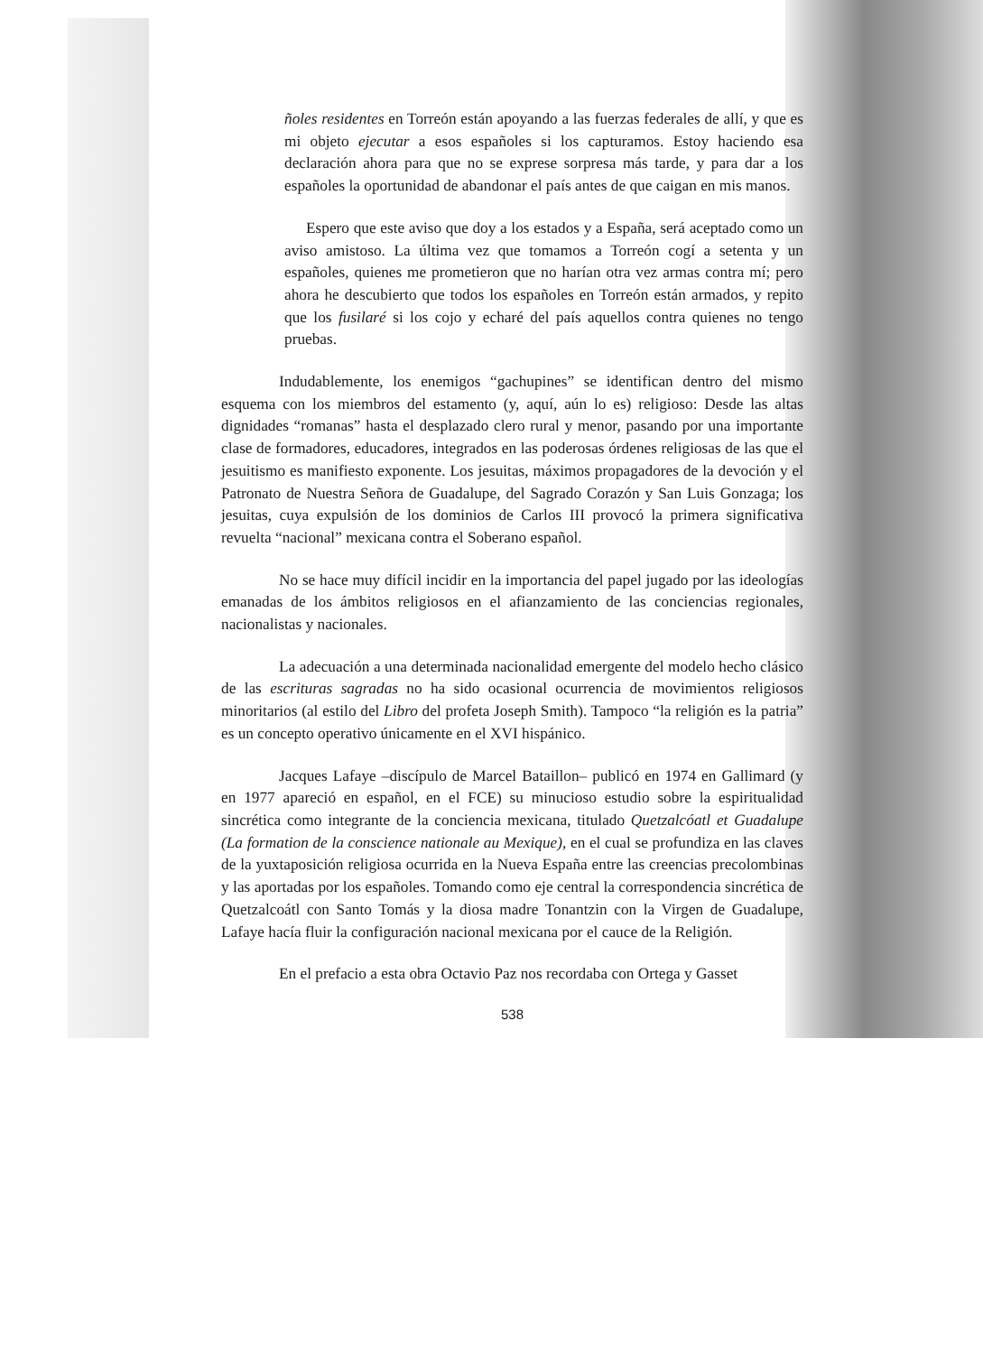ñoles residentes en Torreón están apoyando a las fuerzas federales de allí, y que es mi objeto ejecutar a esos españoles si los capturamos. Estoy haciendo esa declaración ahora para que no se exprese sorpresa más tarde, y para dar a los españoles la oportunidad de abandonar el país antes de que caigan en mis manos.
Espero que este aviso que doy a los estados y a España, será aceptado como un aviso amistoso. La última vez que tomamos a Torreón cogí a setenta y un españoles, quienes me prometieron que no harían otra vez armas contra mí; pero ahora he descubierto que todos los españoles en Torreón están armados, y repito que los fusilaré si los cojo y echaré del país aquellos contra quienes no tengo pruebas.
Indudablemente, los enemigos “gachupines” se identifican dentro del mismo esquema con los miembros del estamento (y, aquí, aún lo es) religioso: Desde las altas dignidades “romanas” hasta el desplazado clero rural y menor, pasando por una importante clase de formadores, educadores, integrados en las poderosas órdenes religiosas de las que el jesuitismo es manifiesto exponente. Los jesuitas, máximos propagadores de la devoción y el Patronato de Nuestra Señora de Guadalupe, del Sagrado Corazón y San Luis Gonzaga; los jesuitas, cuya expulsión de los dominios de Carlos III provocó la primera significativa revuelta “nacional” mexicana contra el Soberano español.
No se hace muy difícil incidir en la importancia del papel jugado por las ideologías emanadas de los ámbitos religiosos en el afianzamiento de las conciencias regionales, nacionalistas y nacionales.
La adecuación a una determinada nacionalidad emergente del modelo hecho clásico de las escrituras sagradas no ha sido ocasional ocurrencia de movimientos religiosos minoritarios (al estilo del Libro del profeta Joseph Smith). Tampoco “la religión es la patria” es un concepto operativo únicamente en el XVI hispánico.
Jacques Lafaye –discípulo de Marcel Bataillon– publicó en 1974 en Gallimard (y en 1977 apareció en español, en el FCE) su minucioso estudio sobre la espiritualidad sincrética como integrante de la conciencia mexicana, titulado Quetzalcóatl et Guadalupe (La formation de la conscience nationale au Mexique), en el cual se profundiza en las claves de la yuxtaposición religiosa ocurrida en la Nueva España entre las creencias precolombinas y las aportadas por los españoles. Tomando como eje central la correspondencia sincrética de Quetzalcoátl con Santo Tomás y la diosa madre Tonantzin con la Virgen de Guadalupe, Lafaye hacía fluir la configuración nacional mexicana por el cauce de la Religión.
En el prefacio a esta obra Octavio Paz nos recordaba con Ortega y Gasset
538